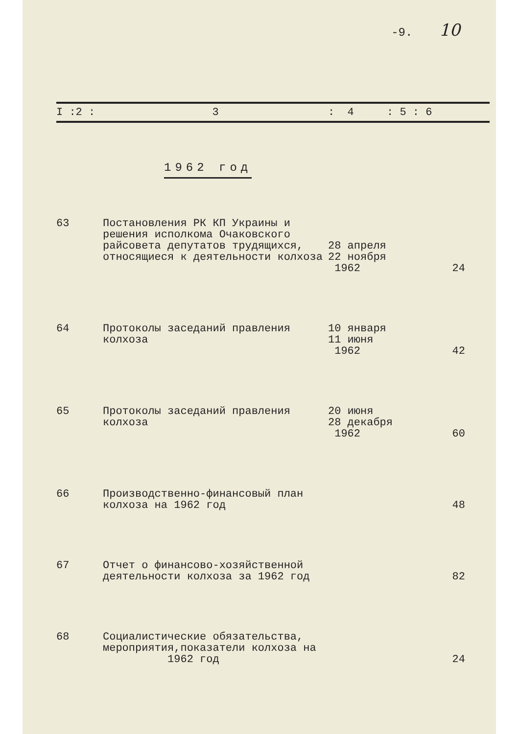-9. 10
| I :2 : | 3 | : 4 | : 5 : 6 |
1962 год
| 63 | Постановления РК КП Украины и решения исполкома Очаковского райсовета депутатов трудящихся, относящиеся к деятельности колхоза | 28 апреля 22 ноября 1962 | 24 |
| 64 | Протоколы заседаний правления колхоза | 10 января 11 июня 1962 | 42 |
| 65 | Протоколы заседаний правления колхоза | 20 июня 28 декабря 1962 | 60 |
| 66 | Производственно-финансовый план колхоза на 1962 год | | 48 |
| 67 | Отчет о финансово-хозяйственной деятельности колхоза за 1962 год | | 82 |
| 68 | Социалистические обязательства, мероприятия,показатели колхоза на 1962 год | | 24 |